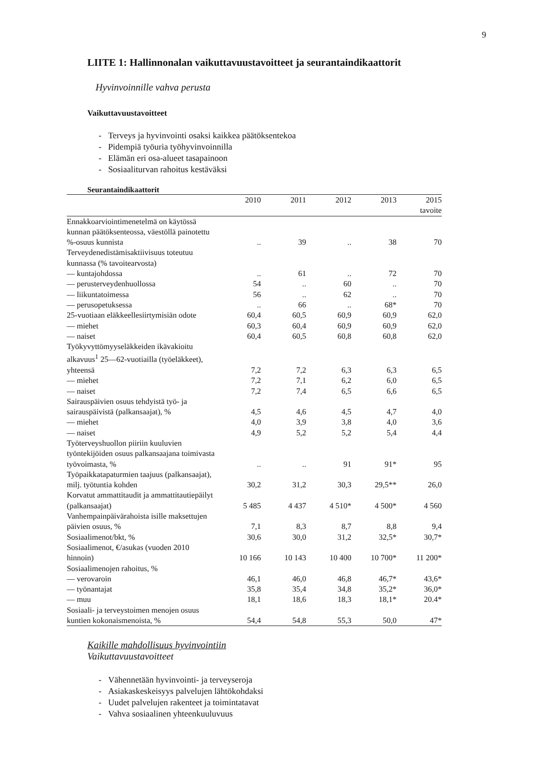9
LIITE 1: Hallinnonalan vaikuttavuustavoitteet ja seurantaindikaattorit
Hyvinvoinnille vahva perusta
Vaikuttavuustavoitteet
- Terveys ja hyvinvointi osaksi kaikkea päätöksentekoa
- Pidempiä työuria työhyvinvoinnilla
- Elämän eri osa-alueet tasapainoon
- Sosiaaliturvan rahoitus kestäväksi
Seurantaindikaattorit
| | 2010 | 2011 | 2012 | 2013 | 2015 |
| --- | --- | --- | --- | --- | --- |
| | | | | | tavoite |
| Ennakkoarviointimenetelmä on käytössä kunnan päätöksenteossa, väestöllä painotettu %-osuus kunnista | .. | 39 | .. | 38 | 70 |
| Terveydenedistämisaktiivisuus toteutuu kunnassa (% tavoitearvosta) | | | | | |
| — kuntajohdossa | .. | 61 | .. | 72 | 70 |
| — perusterveydenhuollossa | 54 | .. | 60 | .. | 70 |
| — liikuntatoimessa | 56 | .. | 62 | .. | 70 |
| — perusopetuksessa | .. | 66 | .. | 68* | 70 |
| 25-vuotiaan eläkkeellesiirtymisiän odote | 60,4 | 60,5 | 60,9 | 60,9 | 62,0 |
| — miehet | 60,3 | 60,4 | 60,9 | 60,9 | 62,0 |
| — naiset | 60,4 | 60,5 | 60,8 | 60,8 | 62,0 |
| Työkyvyttömyyseläkkeiden ikävakioitu alkavuus<sup>1</sup> 25—62-vuotiailla (työeläkkeet), yhteensä | 7,2 | 7,2 | 6,3 | 6,3 | 6,5 |
| — miehet | 7,2 | 7,1 | 6,2 | 6,0 | 6,5 |
| — naiset | 7,2 | 7,4 | 6,5 | 6,6 | 6,5 |
| Sairauspäivien osuus tehdyistä työ- ja sairauspäivistä (palkansaajat), % | 4,5 | 4,6 | 4,5 | 4,7 | 4,0 |
| — miehet | 4,0 | 3,9 | 3,8 | 4,0 | 3,6 |
| — naiset | 4,9 | 5,2 | 5,2 | 5,4 | 4,4 |
| Työterveyshuollon piiriin kuuluvien työntekijöiden osuus palkansaajana toimivasta työvoimasta, % | .. | .. | 91 | 91* | 95 |
| Työpaikkatapaturmien taajuus (palkansaajat), milj. työtuntia kohden | 30,2 | 31,2 | 30,3 | 29,5** | 26,0 |
| Korvatut ammattitaudit ja ammattitautiepäilyt (palkansaajat) | 5 485 | 4 437 | 4 510* | 4 500* | 4 560 |
| Vanhempainpäivärahoista isille maksettujen päivien osuus, % | 7,1 | 8,3 | 8,7 | 8,8 | 9,4 |
| Sosiaalimenot/bkt, % | 30,6 | 30,0 | 31,2 | 32,5* | 30,7* |
| Sosiaalimenot, €/asukas (vuoden 2010 hinnoin) | 10 166 | 10 143 | 10 400 | 10 700* | 11 200* |
| Sosiaalimenojen rahoitus, % | | | | | |
| — verovaroin | 46,1 | 46,0 | 46,8 | 46,7* | 43,6* |
| — työnantajat | 35,8 | 35,4 | 34,8 | 35,2* | 36,0* |
| — muu | 18,1 | 18,6 | 18,3 | 18,1* | 20.4* |
| Sosiaali- ja terveystoimen menojen osuus kuntien kokonaismenoista, % | 54,4 | 54,8 | 55,3 | 50,0 | 47* |
Kaikille mahdollisuus hyvinvointiin
Vaikuttavuustavoitteet
- Vähennetään hyvinvointi- ja terveyseroja
- Asiakaskeskeisyys palvelujen lähtökohdaksi
- Uudet palvelujen rakenteet ja toimintatavat
- Vahva sosiaalinen yhteenkuuluvuus